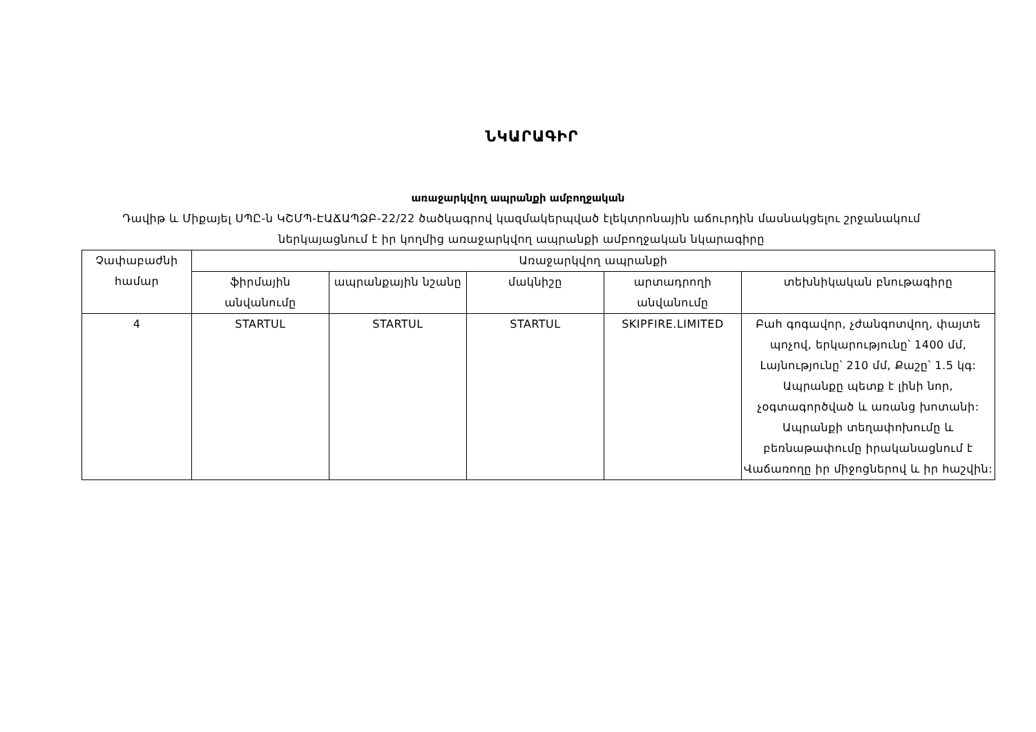ՆԿԱՐԱԳԻՐ
առաջարկվող ապրանքի ամբողջական
Դավիթ և Միքայել ՍՊԸ-ն ԿՇՄՊ-ԷԱՃԱՊՁԲ-22/22 ծածկագրով կազմակերպված էլեկտրոնային աճուրդին մասնակցելու շրջանակում ներկայացնում է իր կողմից առաջարկվող ապրանքի ամբողջական նկարագիրը
| Չափաբաժնի համար | Առաջարկվող ապրանքի | | | | |
| --- | --- | --- | --- | --- | --- |
| | ֆիրմային անվանումը | ապրանքային նշանը | մակնիշը | արտադրողի անվանումը | տեխնիկական բնութագիրը |
| 4 | STARTUL | STARTUL | STARTUL | SKIPFIRE.LIMITED | Բահ գոգավոր, չժանգոտվող, փայտե պոչով, երկարությունը՝ 1400 մմ, Լայնությունը՝ 210 մմ, Քաշը՝ 1.5 կգ: Ապրանքը պետք է լինի նոր, չօգտագործված և առանց խոտանի: Ապրանքի տեղափոխումը և բեռնաթափումը իրականացնում է Վաճառողը իր միջոցներով և իր հաշվին: |